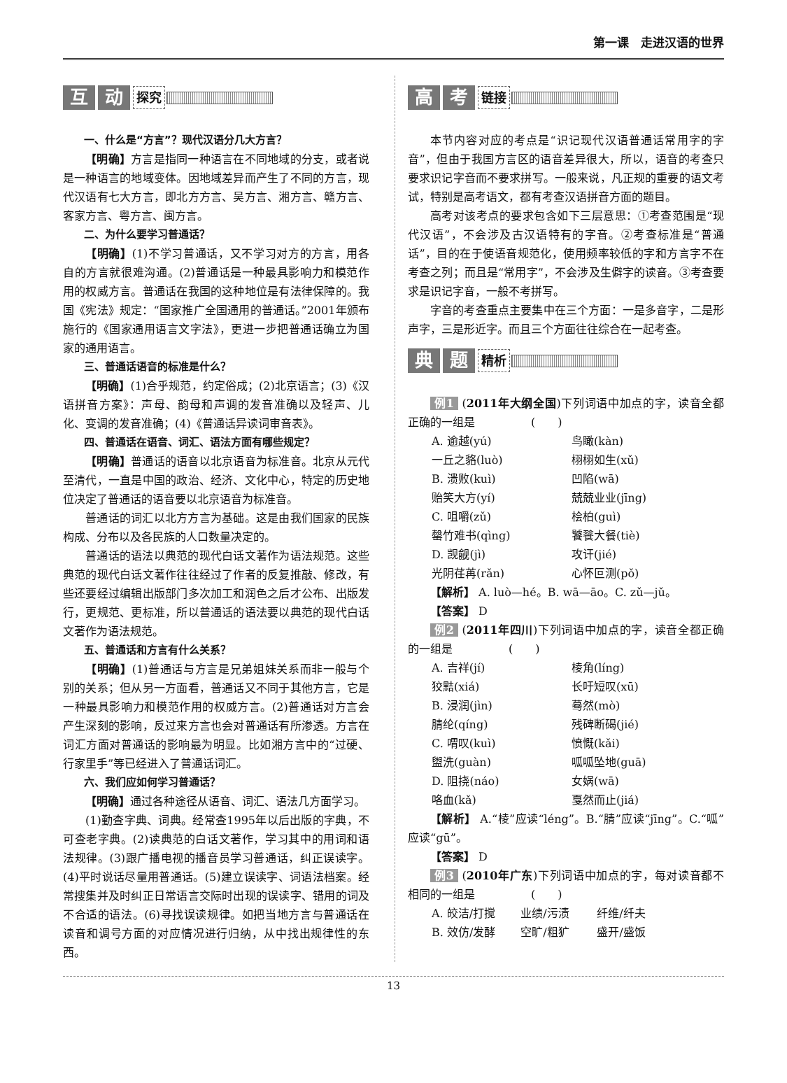第一课　走进汉语的世界
互动 探究
一、什么是“方言”？现代汉语分几大方言？
【明确】方言是指同一种语言在不同地域的分支，或者说是一种语言的地域变体。因地域差异而产生了不同的方言，现代汉语有七大方言，即北方方言、吴方言、湘方言、赣方言、客家方言、粤方言、闽方言。
二、为什么要学习普通话？
【明确】(1)不学习普通话，又不学习对方的方言，用各自的方言就很难沟通。(2)普通话是一种最具影响力和模范作用的权威方言。普通话在我国的这种地位是有法律保障的。我国《宪法》规定：“国家推广全国通用的普通话。”2001年颁布施行的《国家通用语言文字法》，更进一步把普通话确立为国家的通用语言。
三、普通话语音的标准是什么？
【明确】(1)合乎规范，约定俗成；(2)北京语言；(3)《汉语拼音方案》：声母、韵母和声调的发音准确以及轻声、儿化、变调的发音准确；(4)《普通话异读词审音表》。
四、普通话在语音、词汇、语法方面有哪些规定？
【明确】普通话的语音以北京语音为标准音。北京从元代至清代，一直是中国的政治、经济、文化中心，特定的历史地位决定了普通话的语音要以北京语音为标准音。
普通话的词汇以北方方言为基础。这是由我们国家的民族构成、分布以及各民族的人口数量决定的。
普通话的语法以典范的现代白话文著作为语法规范。这些典范的现代白话文著作往往经过了作者的反复推敲、修改，有些还要经过编辑出版部门多次加工和润色之后才公布、出版发行，更规范、更标准，所以普通话的语法要以典范的现代白话文著作为语法规范。
五、普通话和方言有什么关系？
【明确】(1)普通话与方言是兄弟姐妹关系而非一般与个别的关系；但从另一方面看，普通话又不同于其他方言，它是一种最具影响力和模范作用的权威方言。(2)普通话对方言会产生深刻的影响，反过来方言也会对普通话有所渗透。方言在词汇方面对普通话的影响最为明显。比如湘方言中的“过硬、行家里手”等已经进入了普通话词汇。
六、我们应如何学习普通话？
【明确】通过各种途径从语音、词汇、语法几方面学习。
(1)勤查字典、词典。经常查1995年以后出版的字典，不可查老字典。(2)读典范的白话文著作，学习其中的用词和语法规律。(3)跟广播电视的播音员学习普通话，纠正误读字。(4)平时说话尽量用普通话。(5)建立误读字、词语法档案。经常搜集并及时纠正日常语言交际时出现的误读字、错用的词及不合适的语法。(6)寻找误读规律。如把当地方言与普通话在读音和调号方面的对应情况进行归纳，从中找出规律性的东西。
高考 链接
本节内容对应的考点是“识记现代汉语普通话常用字的字音”，但由于我国方言区的语音差异很大，所以，语音的考查只要求识记字音而不要求拼写。一般来说，凡正规的重要的语文考试，特别是高考语文，都有考查汉语拼音方面的题目。
高考对该考点的要求包含如下三层意思：①考查范围是“现代汉语”，不会涉及古汉语特有的字音。②考查标准是“普通话”，目的在于使语音规范化，使用频率较低的字和方言字不在考查之列；而且是“常用字”，不会涉及生僻字的读音。③考查要求是识记字音，一般不考拼写。
字音的考查重点主要集中在三个方面：一是多音字，二是形声字，三是形近字。而且三个方面往往综合在一起考查。
典题 精析
例1 (2011年大纲全国)下列词语中加点的字，读音全都正确的一组是　　　　　(　　)
A. 逾越(yú) 鸟瞰(kàn)
一丘之貉(luò) 栩栩如生(xǔ)
B. 溃败(kuì) 凹陷(wā)
贻笑大方(yí) 兢兢业业(jīng)
C. 咀嚼(zǔ) 桧柏(guì)
罄竹难书(qìng) 饕餮大餐(tiè)
D. 觊觎(jì) 攻讦(jié)
光阴荏苒(rǎn) 心怀叵测(pǒ)
【解析】 A. luò—hé。B. wā—āo。C. zǔ—jǔ。
【答案】 D
例2 (2011年四川)下列词语中加点的字，读音全都正确的一组是　　　　　(　　)
A. 吉祥(jí) 棱角(líng)
狡黠(xiá) 长吁短叹(xū)
B. 浸润(jìn) 蓦然(mò)
腈纶(qíng) 残碑断碣(jié)
C. 喟叹(kuì) 愤慨(kǎi)
盥洗(guàn) 呱呱坠地(guā)
D. 阻挠(náo) 女娲(wā)
咯血(kǎ) 戛然而止(jiá)
【解析】 A.“棱”应读“léng”。B.“腈”应读“jīng”。C.“呱”应读“gū”。
【答案】 D
例3 (2010年广东)下列词语中加点的字，每对读音都不相同的一组是　　　　　(　　)
A. 皎洁/打搅 业绩/污渍 纤维/纤夫
B. 效仿/发酵 空旷/粗犷 盛开/盛饭
13